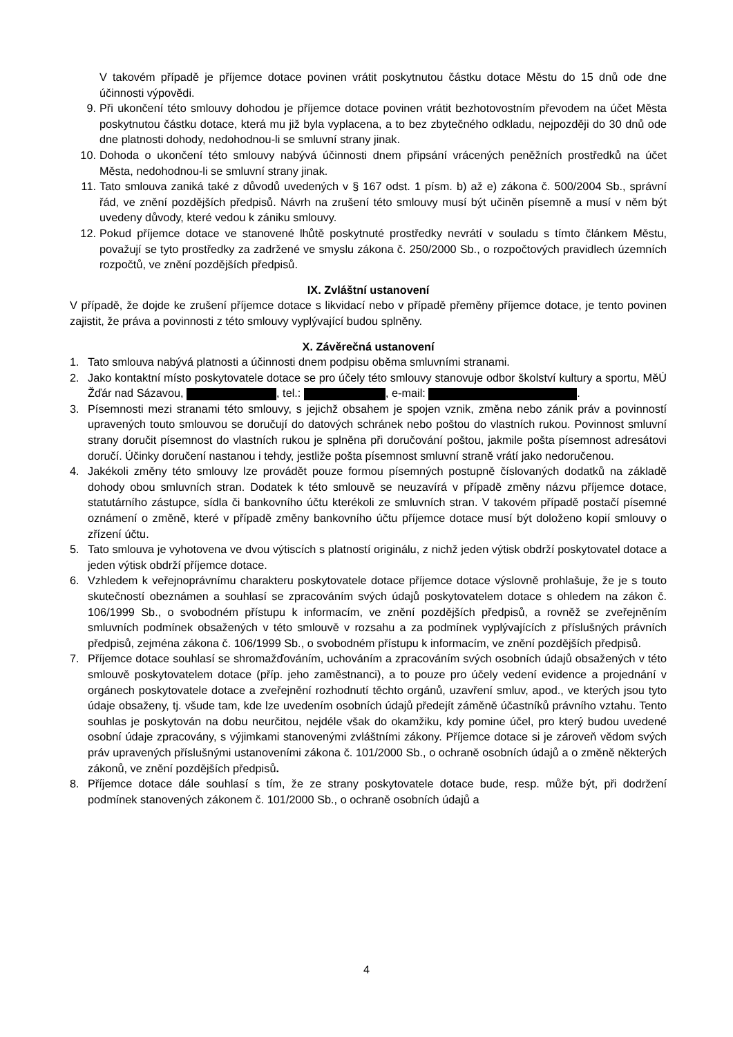V takovém případě je příjemce dotace povinen vrátit poskytnutou částku dotace Městu do 15 dnů ode dne účinnosti výpovědi.
9. Při ukončení této smlouvy dohodou je příjemce dotace povinen vrátit bezhotovostním převodem na účet Města poskytnutou částku dotace, která mu již byla vyplacena, a to bez zbytečného odkladu, nejpozději do 30 dnů ode dne platnosti dohody, nedohodnou-li se smluvní strany jinak.
10. Dohoda o ukončení této smlouvy nabývá účinnosti dnem připsání vrácených peněžních prostředků na účet Města, nedohodnou-li se smluvní strany jinak.
11. Tato smlouva zaniká také z důvodů uvedených v § 167 odst. 1 písm. b) až e) zákona č. 500/2004 Sb., správní řád, ve znění pozdějších předpisů. Návrh na zrušení této smlouvy musí být učiněn písemně a musí v něm být uvedeny důvody, které vedou k zániku smlouvy.
12. Pokud příjemce dotace ve stanovené lhůtě poskytnuté prostředky nevrátí v souladu s tímto článkem Městu, považují se tyto prostředky za zadržené ve smyslu zákona č. 250/2000 Sb., o rozpočtových pravidlech územních rozpočtů, ve znění pozdějších předpisů.
IX. Zvláštní ustanovení
V případě, že dojde ke zrušení příjemce dotace s likvidací nebo v případě přeměny příjemce dotace, je tento povinen zajistit, že práva a povinnosti z této smlouvy vyplývající budou splněny.
X. Závěrečná ustanovení
1. Tato smlouva nabývá platnosti a účinnosti dnem podpisu oběma smluvními stranami.
2. Jako kontaktní místo poskytovatele dotace se pro účely této smlouvy stanovuje odbor školství kultury a sportu, MěÚ Žďár nad Sázavou, , tel.: , e-mail: .
3. Písemnosti mezi stranami této smlouvy, s jejichž obsahem je spojen vznik, změna nebo zánik práv a povinností upravených touto smlouvou se doručují do datových schránek nebo poštou do vlastních rukou. Povinnost smluvní strany doručit písemnost do vlastních rukou je splněna při doručování poštou, jakmile pošta písemnost adresátovi doručí. Účinky doručení nastanou i tehdy, jestliže pošta písemnost smluvní straně vrátí jako nedoručenou.
4. Jakékoli změny této smlouvy lze provádět pouze formou písemných postupně číslovaných dodatků na základě dohody obou smluvních stran. Dodatek k této smlouvě se neuzavírá v případě změny názvu příjemce dotace, statutárního zástupce, sídla či bankovního účtu kterékoli ze smluvních stran. V takovém případě postačí písemné oznámení o změně, které v případě změny bankovního účtu příjemce dotace musí být doloženo kopií smlouvy o zřízení účtu.
5. Tato smlouva je vyhotovena ve dvou výtiscích s platností originálu, z nichž jeden výtisk obdrží poskytovatel dotace a jeden výtisk obdrží příjemce dotace.
6. Vzhledem k veřejnoprávnímu charakteru poskytovatele dotace příjemce dotace výslovně prohlašuje, že je s touto skutečností obeznámen a souhlasí se zpracováním svých údajů poskytovatelem dotace s ohledem na zákon č. 106/1999 Sb., o svobodném přístupu k informacím, ve znění pozdějších předpisů, a rovněž se zveřejněním smluvních podmínek obsažených v této smlouvě v rozsahu a za podmínek vyplývajících z příslušných právních předpisů, zejména zákona č. 106/1999 Sb., o svobodném přístupu k informacím, ve znění pozdějších předpisů.
7. Příjemce dotace souhlasí se shromažďováním, uchováním a zpracováním svých osobních údajů obsažených v této smlouvě poskytovatelem dotace (příp. jeho zaměstnanci), a to pouze pro účely vedení evidence a projednání v orgánech poskytovatele dotace a zveřejnění rozhodnutí těchto orgánů, uzavření smluv, apod., ve kterých jsou tyto údaje obsaženy, tj. všude tam, kde lze uvedením osobních údajů předejít záměně účastníků právního vztahu. Tento souhlas je poskytován na dobu neurčitou, nejdéle však do okamžiku, kdy pomine účel, pro který budou uvedené osobní údaje zpracovány, s výjimkami stanovenými zvláštními zákony. Příjemce dotace si je zároveň vědom svých práv upravených příslušnými ustanoveními zákona č. 101/2000 Sb., o ochraně osobních údajů a o změně některých zákonů, ve znění pozdějších předpisů.
8. Příjemce dotace dále souhlasí s tím, že ze strany poskytovatele dotace bude, resp. může být, při dodržení podmínek stanovených zákonem č. 101/2000 Sb., o ochraně osobních údajů a
4